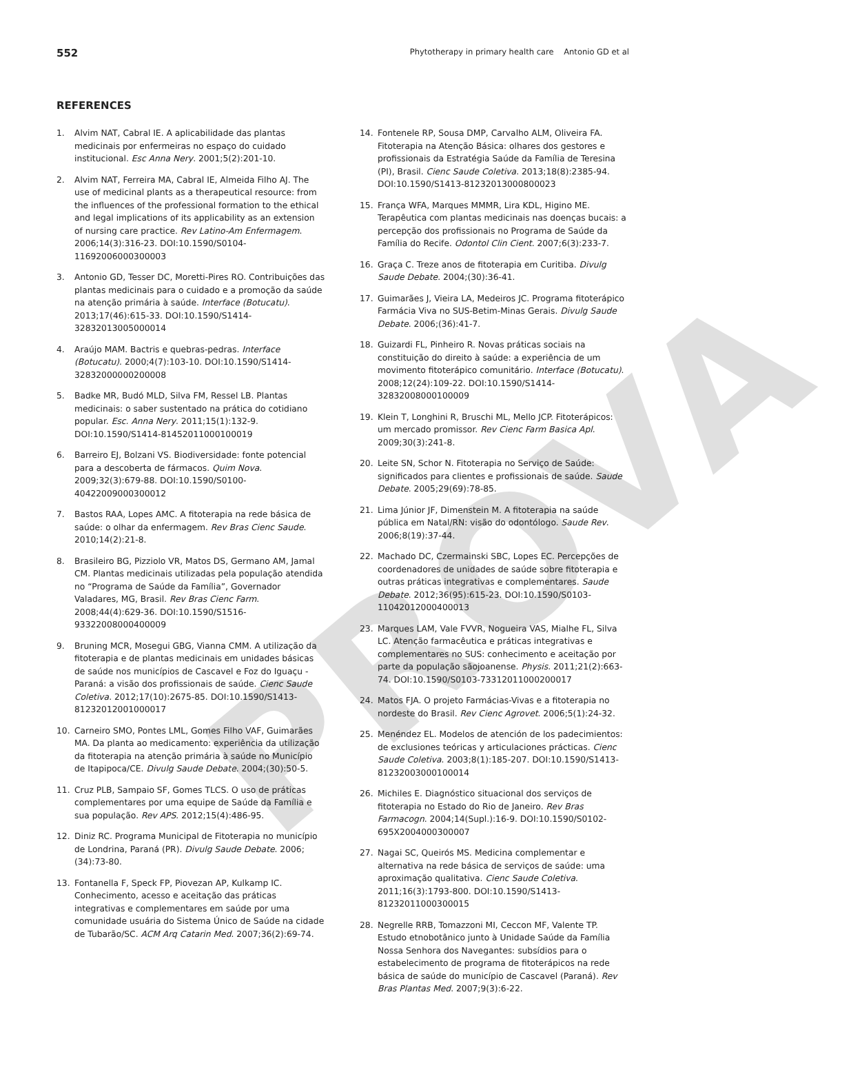PROVA
552 Phytotherapy in primary health care Antonio GD et al
REFERENCES
1. Alvim NAT, Cabral IE. A aplicabilidade das plantas medicinais por enfermeiras no espaço do cuidado institucional. Esc Anna Nery. 2001;5(2):201-10.
2. Alvim NAT, Ferreira MA, Cabral IE, Almeida Filho AJ. The use of medicinal plants as a therapeutical resource: from the influences of the professional formation to the ethical and legal implications of its applicability as an extension of nursing care practice. Rev Latino-Am Enfermagem. 2006;14(3):316-23. DOI:10.1590/S0104-11692006000300003
3. Antonio GD, Tesser DC, Moretti-Pires RO. Contribuições das plantas medicinais para o cuidado e a promoção da saúde na atenção primária à saúde. Interface (Botucatu). 2013;17(46):615-33. DOI:10.1590/S1414-32832013005000014
4. Araújo MAM. Bactris e quebras-pedras. Interface (Botucatu). 2000;4(7):103-10. DOI:10.1590/S1414-32832000000200008
5. Badke MR, Budó MLD, Silva FM, Ressel LB. Plantas medicinais: o saber sustentado na prática do cotidiano popular. Esc. Anna Nery. 2011;15(1):132-9. DOI:10.1590/S1414-81452011000100019
6. Barreiro EJ, Bolzani VS. Biodiversidade: fonte potencial para a descoberta de fármacos. Quim Nova. 2009;32(3):679-88. DOI:10.1590/S0100-40422009000300012
7. Bastos RAA, Lopes AMC. A fitoterapia na rede básica de saúde: o olhar da enfermagem. Rev Bras Cienc Saude. 2010;14(2):21-8.
8. Brasileiro BG, Pizziolo VR, Matos DS, Germano AM, Jamal CM. Plantas medicinais utilizadas pela população atendida no “Programa de Saúde da Família”, Governador Valadares, MG, Brasil. Rev Bras Cienc Farm. 2008;44(4):629-36. DOI:10.1590/S1516-93322008000400009
9. Bruning MCR, Mosegui GBG, Vianna CMM. A utilização da fitoterapia e de plantas medicinais em unidades básicas de saúde nos municípios de Cascavel e Foz do Iguaçu - Paraná: a visão dos profissionais de saúde. Cienc Saude Coletiva. 2012;17(10):2675-85. DOI:10.1590/S1413-81232012001000017
10. Carneiro SMO, Pontes LML, Gomes Filho VAF, Guimarães MA. Da planta ao medicamento: experiência da utilização da fitoterapia na atenção primária à saúde no Município de Itapipoca/CE. Divulg Saude Debate. 2004;(30):50-5.
11. Cruz PLB, Sampaio SF, Gomes TLCS. O uso de práticas complementares por uma equipe de Saúde da Família e sua população. Rev APS. 2012;15(4):486-95.
12. Diniz RC. Programa Municipal de Fitoterapia no município de Londrina, Paraná (PR). Divulg Saude Debate. 2006;(34):73-80.
13. Fontanella F, Speck FP, Piovezan AP, Kulkamp IC. Conhecimento, acesso e aceitação das práticas integrativas e complementares em saúde por uma comunidade usuária do Sistema Único de Saúde na cidade de Tubarão/SC. ACM Arq Catarin Med. 2007;36(2):69-74.
14. Fontenele RP, Sousa DMP, Carvalho ALM, Oliveira FA. Fitoterapia na Atenção Básica: olhares dos gestores e profissionais da Estratégia Saúde da Família de Teresina (PI), Brasil. Cienc Saude Coletiva. 2013;18(8):2385-94. DOI:10.1590/S1413-81232013000800023
15. França WFA, Marques MMMR, Lira KDL, Higino ME. Terapêutica com plantas medicinais nas doenças bucais: a percepção dos profissionais no Programa de Saúde da Família do Recife. Odontol Clin Cient. 2007;6(3):233-7.
16. Graça C. Treze anos de fitoterapia em Curitiba. Divulg Saude Debate. 2004;(30):36-41.
17. Guimarães J, Vieira LA, Medeiros JC. Programa fitoterápico Farmácia Viva no SUS-Betim-Minas Gerais. Divulg Saude Debate. 2006;(36):41-7.
18. Guizardi FL, Pinheiro R. Novas práticas sociais na constituição do direito à saúde: a experiência de um movimento fitoterápico comunitário. Interface (Botucatu). 2008;12(24):109-22. DOI:10.1590/S1414-32832008000100009
19. Klein T, Longhini R, Bruschi ML, Mello JCP. Fitoterápicos: um mercado promissor. Rev Cienc Farm Basica Apl. 2009;30(3):241-8.
20. Leite SN, Schor N. Fitoterapia no Serviço de Saúde: significados para clientes e profissionais de saúde. Saude Debate. 2005;29(69):78-85.
21. Lima Júnior JF, Dimenstein M. A fitoterapia na saúde pública em Natal/RN: visão do odontólogo. Saude Rev. 2006;8(19):37-44.
22. Machado DC, Czermainski SBC, Lopes EC. Percepções de coordenadores de unidades de saúde sobre fitoterapia e outras práticas integrativas e complementares. Saude Debate. 2012;36(95):615-23. DOI:10.1590/S0103-11042012000400013
23. Marques LAM, Vale FVVR, Nogueira VAS, Mialhe FL, Silva LC. Atenção farmacêutica e práticas integrativas e complementares no SUS: conhecimento e aceitação por parte da população sãojoanense. Physis. 2011;21(2):663-74. DOI:10.1590/S0103-73312011000200017
24. Matos FJA. O projeto Farmácias-Vivas e a fitoterapia no nordeste do Brasil. Rev Cienc Agrovet. 2006;5(1):24-32.
25. Menéndez EL. Modelos de atención de los padecimientos: de exclusiones teóricas y articulaciones prácticas. Cienc Saude Coletiva. 2003;8(1):185-207. DOI:10.1590/S1413-81232003000100014
26. Michiles E. Diagnóstico situacional dos serviços de fitoterapia no Estado do Rio de Janeiro. Rev Bras Farmacogn. 2004;14(Supl.):16-9. DOI:10.1590/S0102-695X2004000300007
27. Nagai SC, Queirós MS. Medicina complementar e alternativa na rede básica de serviços de saúde: uma aproximação qualitativa. Cienc Saude Coletiva. 2011;16(3):1793-800. DOI:10.1590/S1413-81232011000300015
28. Negrelle RRB, Tomazzoni MI, Ceccon MF, Valente TP. Estudo etnobotânico junto à Unidade Saúde da Família Nossa Senhora dos Navegantes: subsídios para o estabelecimento de programa de fitoterápicos na rede básica de saúde do município de Cascavel (Paraná). Rev Bras Plantas Med. 2007;9(3):6-22.